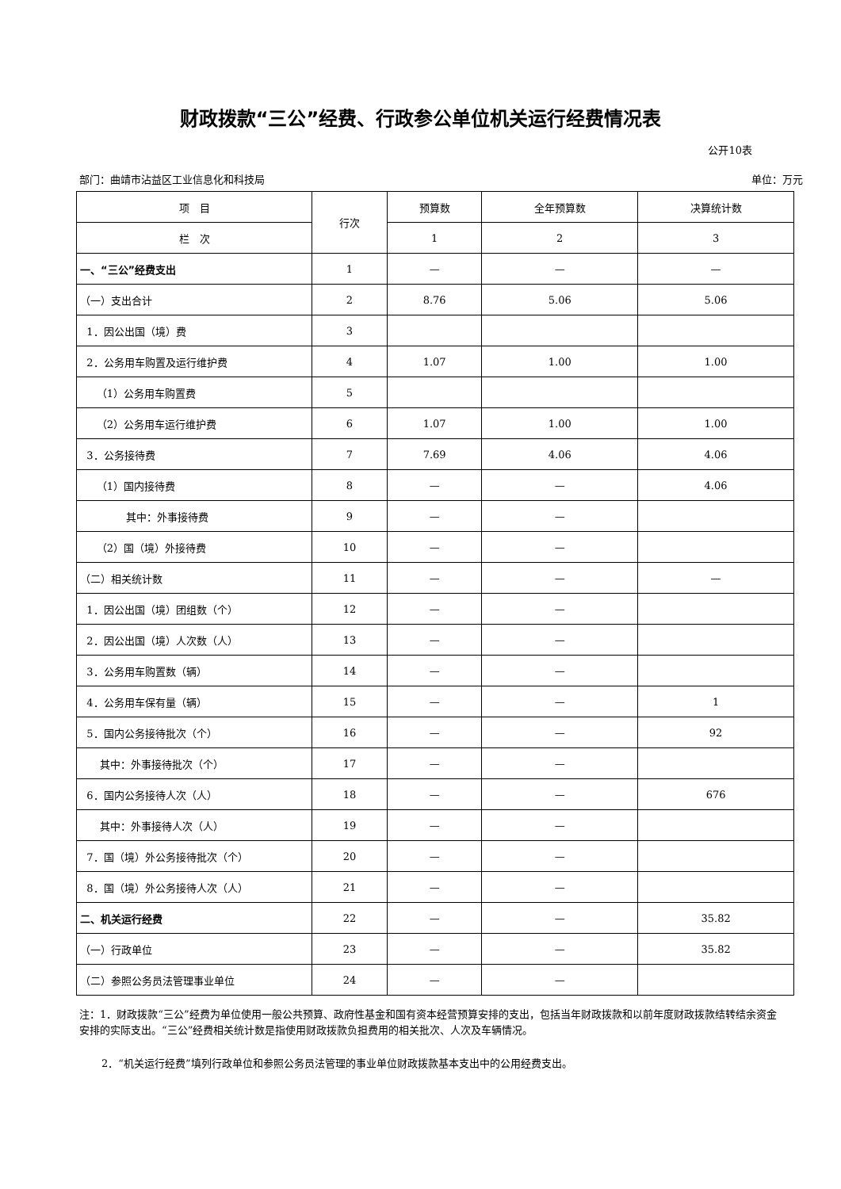财政拨款“三公”经费、行政参公单位机关运行经费情况表
公开10表
部门：曲靖市沾益区工业信息化和科技局 单位：万元
| 项 目 | 行次 | 预算数 | 全年预算数 | 决算统计数 |
| --- | --- | --- | --- | --- |
| 栏 次 | | 1 | 2 | 3 |
| 一、“三公”经费支出 | 1 | — | — | — |
| （一）支出合计 | 2 | 8.76 | 5.06 | 5.06 |
| 1．因公出国（境）费 | 3 | | | |
| 2．公务用车购置及运行维护费 | 4 | 1.07 | 1.00 | 1.00 |
| （1）公务用车购置费 | 5 | | | |
| （2）公务用车运行维护费 | 6 | 1.07 | 1.00 | 1.00 |
| 3．公务接待费 | 7 | 7.69 | 4.06 | 4.06 |
| （1）国内接待费 | 8 | — | — | 4.06 |
| 其中：外事接待费 | 9 | — | — | |
| （2）国（境）外接待费 | 10 | — | — | |
| （二）相关统计数 | 11 | — | — | — |
| 1．因公出国（境）团组数（个） | 12 | — | — | |
| 2．因公出国（境）人次数（人） | 13 | — | — | |
| 3．公务用车购置数（辆） | 14 | — | — | |
| 4．公务用车保有量（辆） | 15 | — | — | 1 |
| 5．国内公务接待批次（个） | 16 | — | — | 92 |
| 其中：外事接待批次（个） | 17 | — | — | |
| 6．国内公务接待人次（人） | 18 | — | — | 676 |
| 其中：外事接待人次（人） | 19 | — | — | |
| 7．国（境）外公务接待批次（个） | 20 | — | — | |
| 8．国（境）外公务接待人次（人） | 21 | — | — | |
| 二、机关运行经费 | 22 | — | — | 35.82 |
| （一）行政单位 | 23 | — | — | 35.82 |
| （二）参照公务员法管理事业单位 | 24 | — | — | |
注：1．财政拨款“三公”经费为单位使用一般公共预算、政府性基金和国有资本经营预算安排的支出，包括当年财政拨款和以前年度财政拨款结转结余资金安排的实际支出。“三公”经费相关统计数是指使用财政拨款负担费用的相关批次、人次及车辆情况。
2．“机关运行经费”填列行政单位和参照公务员法管理的事业单位财政拨款基本支出中的公用经费支出。